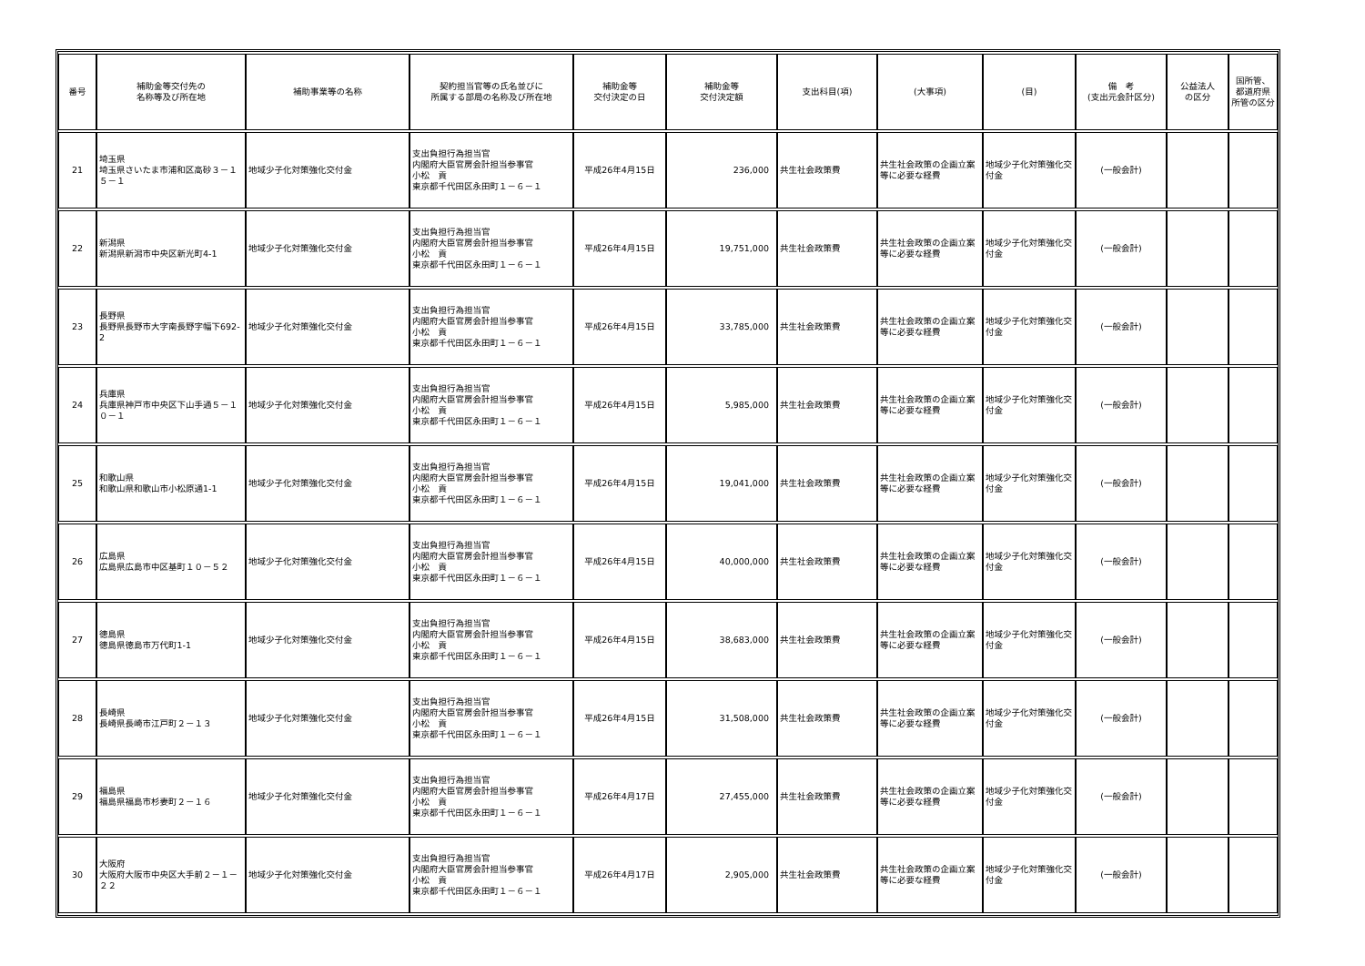| 番号 | 補助金等交付先の 名称等及び所在地 | 補助事業等の名称 | 契約担当官等の氏名並びに 所属する部局の名称及び所在地 | 補助金等 交付決定の日 | 補助金等 交付決定額 | 支出科目(項) | (大事項) | (目) | 備 考 (支出元会計区分) | 公益法人 の区分 | 国所管、 都道府県 所管の区分 |
| --- | --- | --- | --- | --- | --- | --- | --- | --- | --- | --- | --- |
| 21 | 埼玉県 埼玉県さいたま市浦和区高砂３－１５－１ | 地域少子化対策強化交付金 | 支出負担行為担当官 内閣府大臣官房会計担当参事官 小松 貢 東京都千代田区永田町１－６－１ | 平成26年4月15日 | 236,000 | 共生社会政策費 | 共生社会政策の企画立案等に必要な経費 | 地域少子化対策強化交付金 | (一般会計) | | |
| 22 | 新潟県 新潟県新潟市中央区新光町4-1 | 地域少子化対策強化交付金 | 支出負担行為担当官 内閣府大臣官房会計担当参事官 小松 貢 東京都千代田区永田町１－６－１ | 平成26年4月15日 | 19,751,000 | 共生社会政策費 | 共生社会政策の企画立案等に必要な経費 | 地域少子化対策強化交付金 | (一般会計) | | |
| 23 | 長野県 長野県長野市大字南長野字幅下692-2 | 地域少子化対策強化交付金 | 支出負担行為担当官 内閣府大臣官房会計担当参事官 小松 貢 東京都千代田区永田町１－６－１ | 平成26年4月15日 | 33,785,000 | 共生社会政策費 | 共生社会政策の企画立案等に必要な経費 | 地域少子化対策強化交付金 | (一般会計) | | |
| 24 | 兵庫県 兵庫県神戸市中央区下山手通５－１０－１ | 地域少子化対策強化交付金 | 支出負担行為担当官 内閣府大臣官房会計担当参事官 小松 貢 東京都千代田区永田町１－６－１ | 平成26年4月15日 | 5,985,000 | 共生社会政策費 | 共生社会政策の企画立案等に必要な経費 | 地域少子化対策強化交付金 | (一般会計) | | |
| 25 | 和歌山県 和歌山県和歌山市小松原通1-1 | 地域少子化対策強化交付金 | 支出負担行為担当官 内閣府大臣官房会計担当参事官 小松 貢 東京都千代田区永田町１－６－１ | 平成26年4月15日 | 19,041,000 | 共生社会政策費 | 共生社会政策の企画立案等に必要な経費 | 地域少子化対策強化交付金 | (一般会計) | | |
| 26 | 広島県 広島県広島市中区基町１０－５２ | 地域少子化対策強化交付金 | 支出負担行為担当官 内閣府大臣官房会計担当参事官 小松 貢 東京都千代田区永田町１－６－１ | 平成26年4月15日 | 40,000,000 | 共生社会政策費 | 共生社会政策の企画立案等に必要な経費 | 地域少子化対策強化交付金 | (一般会計) | | |
| 27 | 徳島県 徳島県徳島市万代町1-1 | 地域少子化対策強化交付金 | 支出負担行為担当官 内閣府大臣官房会計担当参事官 小松 貢 東京都千代田区永田町１－６－１ | 平成26年4月15日 | 38,683,000 | 共生社会政策費 | 共生社会政策の企画立案等に必要な経費 | 地域少子化対策強化交付金 | (一般会計) | | |
| 28 | 長崎県 長崎県長崎市江戸町２－１３ | 地域少子化対策強化交付金 | 支出負担行為担当官 内閣府大臣官房会計担当参事官 小松 貢 東京都千代田区永田町１－６－１ | 平成26年4月15日 | 31,508,000 | 共生社会政策費 | 共生社会政策の企画立案等に必要な経費 | 地域少子化対策強化交付金 | (一般会計) | | |
| 29 | 福島県 福島県福島市杉妻町２－１６ | 地域少子化対策強化交付金 | 支出負担行為担当官 内閣府大臣官房会計担当参事官 小松 貢 東京都千代田区永田町１－６－１ | 平成26年4月17日 | 27,455,000 | 共生社会政策費 | 共生社会政策の企画立案等に必要な経費 | 地域少子化対策強化交付金 | (一般会計) | | |
| 30 | 大阪府 大阪府大阪市中央区大手前２－１－２２ | 地域少子化対策強化交付金 | 支出負担行為担当官 内閣府大臣官房会計担当参事官 小松 貢 東京都千代田区永田町１－６－１ | 平成26年4月17日 | 2,905,000 | 共生社会政策費 | 共生社会政策の企画立案等に必要な経費 | 地域少子化対策強化交付金 | (一般会計) | | |